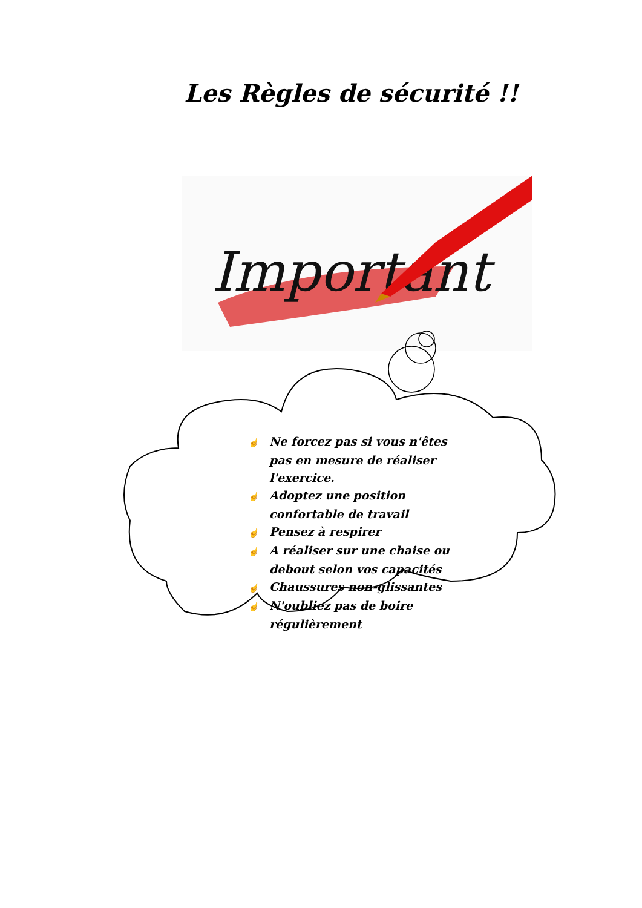Les Règles de sécurité !!
Important
☝ Ne forcez pas si vous n'êtes pas en mesure de réaliser l'exercice.
☝ Adoptez une position confortable de travail
☝ Pensez à respirer
☝ A réaliser sur une chaise ou debout selon vos capacités
☝ Chaussures non-glissantes
☝ N'oubliez pas de boire régulièrement